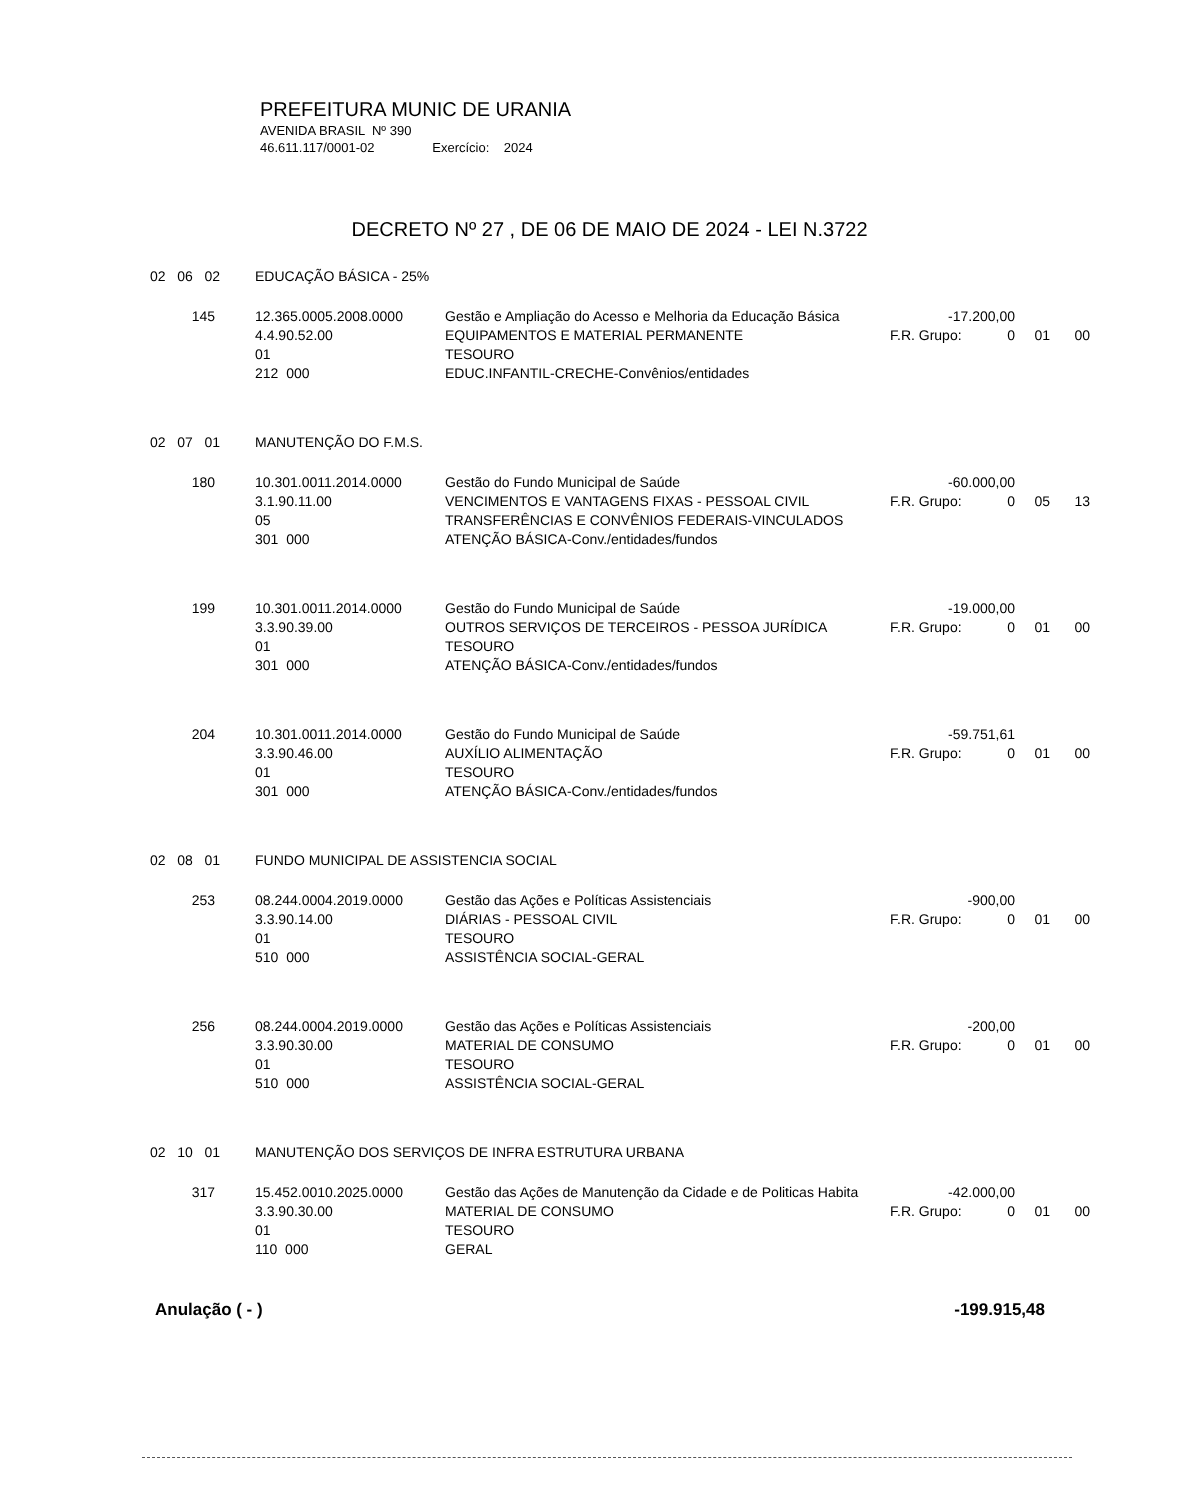PREFEITURA MUNIC DE URANIA
AVENIDA BRASIL Nº 390
46.611.117/0001-02 Exercício: 2024
DECRETO Nº 27 , DE 06 DE MAIO DE 2024 - LEI N.3722
| 02 06 02 | EDUCAÇÃO BÁSICA - 25% | | | | | |
| 145 | 12.365.0005.2008.0000 | Gestão e Ampliação do Acesso e Melhoria da Educação Básica | -17.200,00 | | | |
| | 4.4.90.52.00 | EQUIPAMENTOS E MATERIAL PERMANENTE | F.R. Grupo: | 0 | 01 | 00 |
| | 01 | TESOURO | | | | |
| | 212 000 | EDUC.INFANTIL-CRECHE-Convênios/entidades | | | | |
| 02 07 01 | MANUTENÇÃO DO F.M.S. | | | | | |
| 180 | 10.301.0011.2014.0000 | Gestão do Fundo Municipal de Saúde | -60.000,00 | | | |
| | 3.1.90.11.00 | VENCIMENTOS E VANTAGENS FIXAS - PESSOAL CIVIL | F.R. Grupo: | 0 | 05 | 13 |
| | 05 | TRANSFERÊNCIAS E CONVÊNIOS FEDERAIS-VINCULADOS | | | | |
| | 301 000 | ATENÇÃO BÁSICA-Conv./entidades/fundos | | | | |
| 199 | 10.301.0011.2014.0000 | Gestão do Fundo Municipal de Saúde | -19.000,00 | | | |
| | 3.3.90.39.00 | OUTROS SERVIÇOS DE TERCEIROS - PESSOA JURÍDICA | F.R. Grupo: | 0 | 01 | 00 |
| | 01 | TESOURO | | | | |
| | 301 000 | ATENÇÃO BÁSICA-Conv./entidades/fundos | | | | |
| 204 | 10.301.0011.2014.0000 | Gestão do Fundo Municipal de Saúde | -59.751,61 | | | |
| | 3.3.90.46.00 | AUXÍLIO ALIMENTAÇÃO | F.R. Grupo: | 0 | 01 | 00 |
| | 01 | TESOURO | | | | |
| | 301 000 | ATENÇÃO BÁSICA-Conv./entidades/fundos | | | | |
| 02 08 01 | FUNDO MUNICIPAL DE ASSISTENCIA SOCIAL | | | | | |
| 253 | 08.244.0004.2019.0000 | Gestão das Ações e Políticas Assistenciais | -900,00 | | | |
| | 3.3.90.14.00 | DIÁRIAS - PESSOAL CIVIL | F.R. Grupo: | 0 | 01 | 00 |
| | 01 | TESOURO | | | | |
| | 510 000 | ASSISTÊNCIA SOCIAL-GERAL | | | | |
| 256 | 08.244.0004.2019.0000 | Gestão das Ações e Políticas Assistenciais | -200,00 | | | |
| | 3.3.90.30.00 | MATERIAL DE CONSUMO | F.R. Grupo: | 0 | 01 | 00 |
| | 01 | TESOURO | | | | |
| | 510 000 | ASSISTÊNCIA SOCIAL-GERAL | | | | |
| 02 10 01 | MANUTENÇÃO DOS SERVIÇOS DE INFRA ESTRUTURA URBANA | | | | | |
| 317 | 15.452.0010.2025.0000 | Gestão das Ações de Manutenção da Cidade e de Politicas Habita | -42.000,00 | | | |
| | 3.3.90.30.00 | MATERIAL DE CONSUMO | F.R. Grupo: | 0 | 01 | 00 |
| | 01 | TESOURO | | | | |
| | 110 000 | GERAL | | | | |
Anulação ( - ) -199.915,48